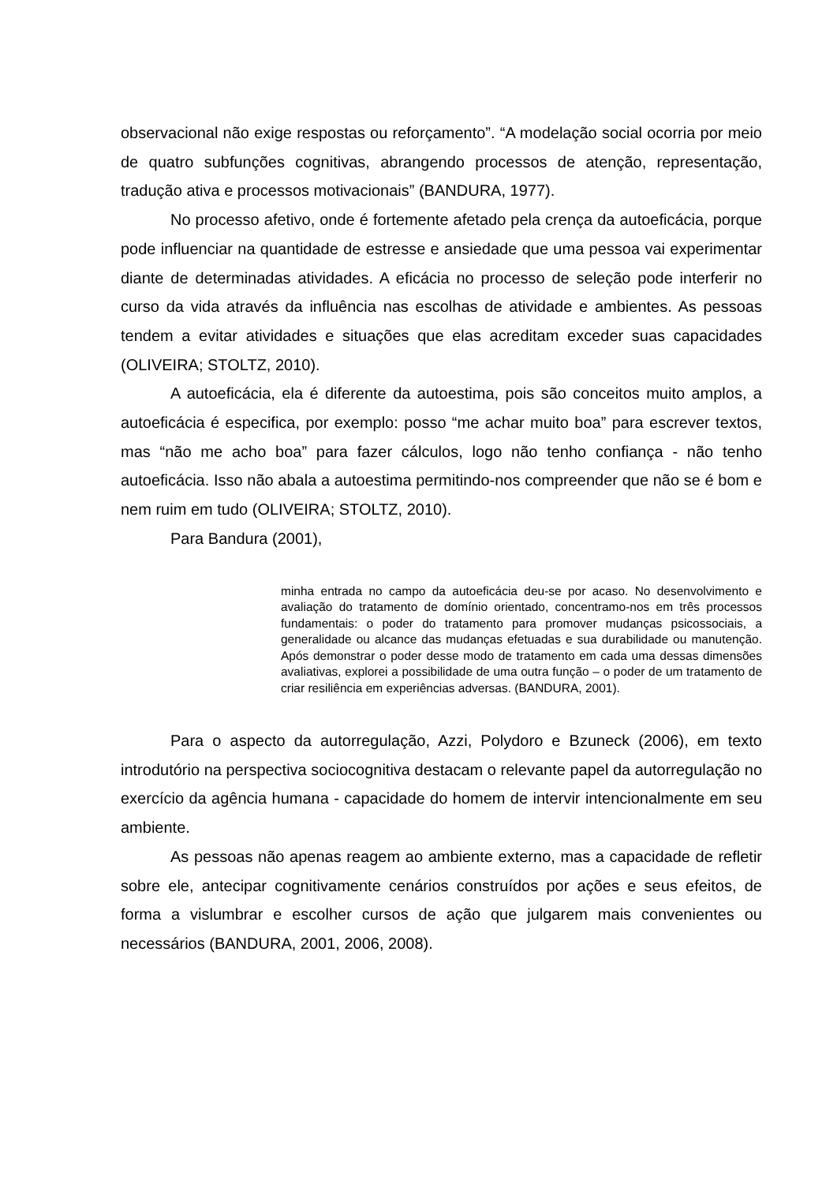observacional não exige respostas ou reforçamento”. “A modelação social ocorria por meio de quatro subfunções cognitivas, abrangendo processos de atenção, representação, tradução ativa e processos motivacionais” (BANDURA, 1977).
No processo afetivo, onde é fortemente afetado pela crença da autoeficácia, porque pode influenciar na quantidade de estresse e ansiedade que uma pessoa vai experimentar diante de determinadas atividades. A eficácia no processo de seleção pode interferir no curso da vida através da influência nas escolhas de atividade e ambientes. As pessoas tendem a evitar atividades e situações que elas acreditam exceder suas capacidades (OLIVEIRA; STOLTZ, 2010).
A autoeficácia, ela é diferente da autoestima, pois são conceitos muito amplos, a autoeficácia é especifica, por exemplo: posso “me achar muito boa” para escrever textos, mas “não me acho boa” para fazer cálculos, logo não tenho confiança - não tenho autoeficácia. Isso não abala a autoestima permitindo-nos compreender que não se é bom e nem ruim em tudo (OLIVEIRA; STOLTZ, 2010).
Para Bandura (2001),
minha entrada no campo da autoeficácia deu-se por acaso. No desenvolvimento e avaliação do tratamento de domínio orientado, concentramo-nos em três processos fundamentais: o poder do tratamento para promover mudanças psicossociais, a generalidade ou alcance das mudanças efetuadas e sua durabilidade ou manutenção. Após demonstrar o poder desse modo de tratamento em cada uma dessas dimensões avaliativas, explorei a possibilidade de uma outra função – o poder de um tratamento de criar resiliência em experiências adversas. (BANDURA, 2001).
Para o aspecto da autorregulação, Azzi, Polydoro e Bzuneck (2006), em texto introdutório na perspectiva sociocognitiva destacam o relevante papel da autorregulação no exercício da agência humana - capacidade do homem de intervir intencionalmente em seu ambiente.
As pessoas não apenas reagem ao ambiente externo, mas a capacidade de refletir sobre ele, antecipar cognitivamente cenários construídos por ações e seus efeitos, de forma a vislumbrar e escolher cursos de ação que julgarem mais convenientes ou necessários (BANDURA, 2001, 2006, 2008).